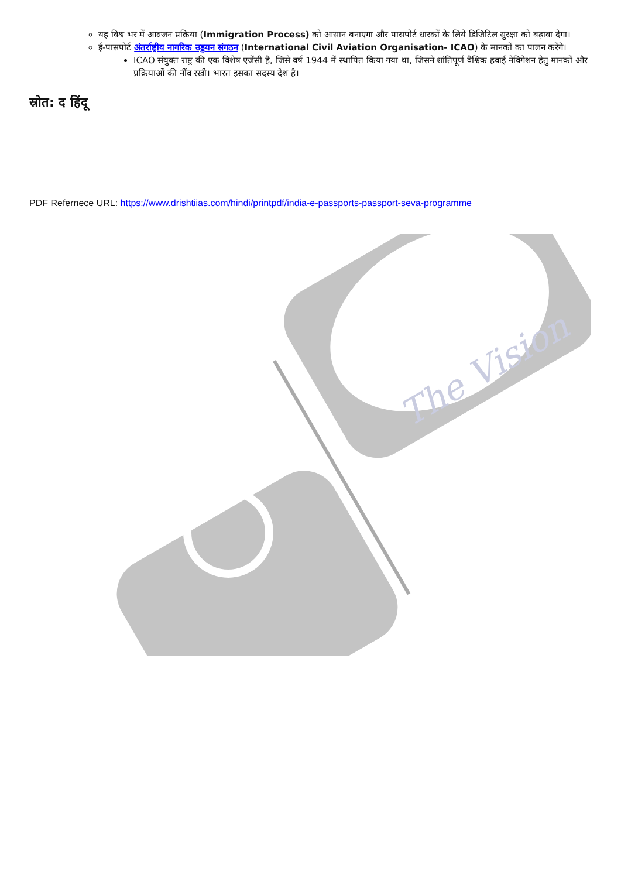यह विश्व भर में आव्रजन प्रक्रिया (Immigration Process) को आसान बनाएगा और पासपोर्ट धारकों के लिये डिजिटिल सुरक्षा को बढ़ावा देगा।
ई-पासपोर्ट अंतर्राष्ट्रीय नागरिक उड्डयन संगठन (International Civil Aviation Organisation- ICAO) के मानकों का पालन करेंगे।
ICAO संयुक्त राष्ट्र की एक विशेष एजेंसी है, जिसे वर्ष 1944 में स्थापित किया गया था, जिसने शांतिपूर्ण वैश्विक हवाई नेविगेशन हेतु मानकों और प्रक्रियाओं की नींव रखी। भारत इसका सदस्य देश है।
स्रोत: द हिंदू
PDF Refernece URL: https://www.drishtiias.com/hindi/printpdf/india-e-passports-passport-seva-programme
The Vision